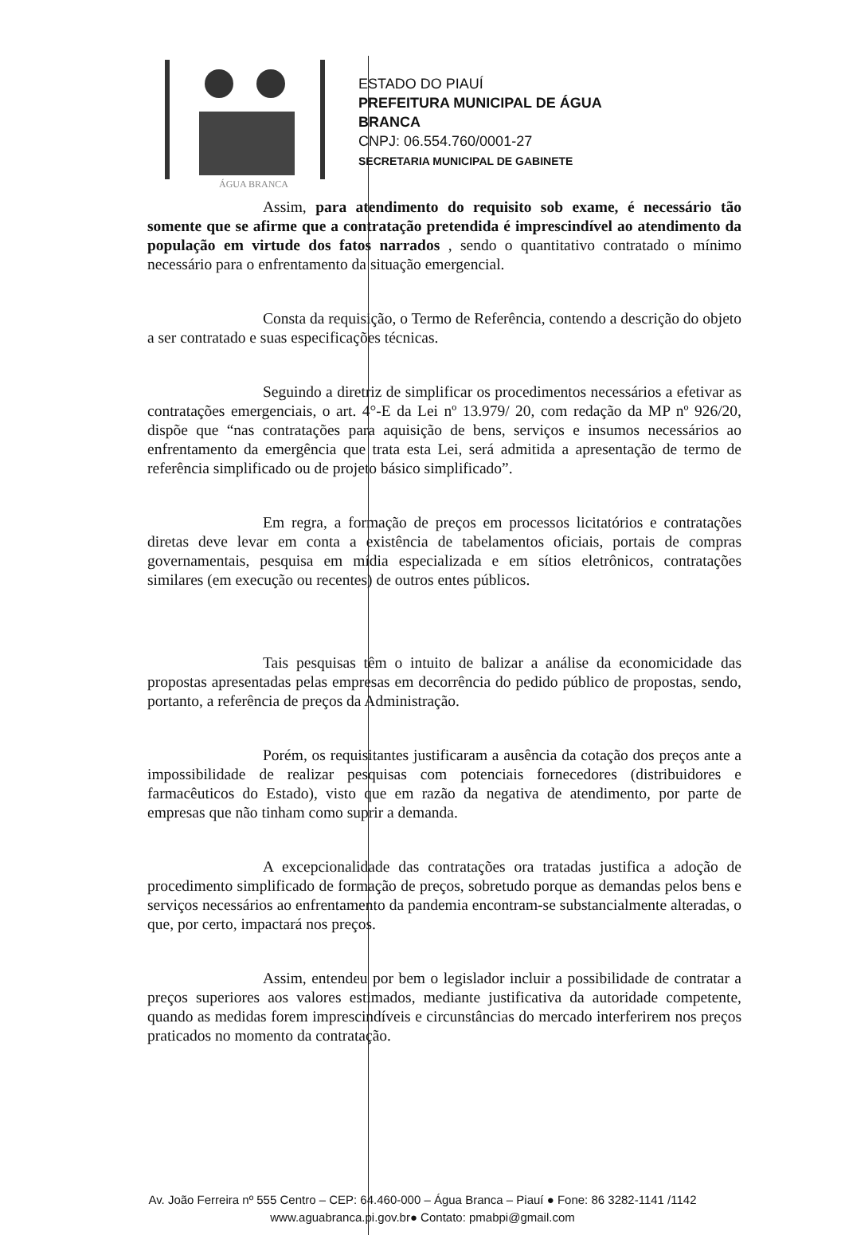ÁGUA BRANCA
ESTADO DO PIAUÍ
PREFEITURA MUNICIPAL DE ÁGUA
BRANCA
CNPJ: 06.554.760/0001-27
SECRETARIA MUNICIPAL DE GABINETE
Assim, para atendimento do requisito sob exame, é necessário tão somente que se afirme que a contratação pretendida é imprescindível ao atendimento da população em virtude dos fatos narrados , sendo o quantitativo contratado o mínimo necessário para o enfrentamento da situação emergencial.
Consta da requisição, o Termo de Referência, contendo a descrição do objeto a ser contratado e suas especificações técnicas.
Seguindo a diretriz de simplificar os procedimentos necessários a efetivar as contratações emergenciais, o art. 4°-E da Lei nº 13.979/ 20, com redação da MP nº 926/20, dispõe que “nas contratações para aquisição de bens, serviços e insumos necessários ao enfrentamento da emergência que trata esta Lei, será admitida a apresentação de termo de referência simplificado ou de projeto básico simplificado”.
Em regra, a formação de preços em processos licitatórios e contratações diretas deve levar em conta a existência de tabelamentos oficiais, portais de compras governamentais, pesquisa em mídia especializada e em sítios eletrônicos, contratações similares (em execução ou recentes) de outros entes públicos.
Tais pesquisas têm o intuito de balizar a análise da economicidade das propostas apresentadas pelas empresas em decorrência do pedido público de propostas, sendo, portanto, a referência de preços da Administração.
Porém, os requisitantes justificaram a ausência da cotação dos preços ante a impossibilidade de realizar pesquisas com potenciais fornecedores (distribuidores e farmacêuticos do Estado), visto que em razão da negativa de atendimento, por parte de empresas que não tinham como suprir a demanda.
A excepcionalidade das contratações ora tratadas justifica a adoção de procedimento simplificado de formação de preços, sobretudo porque as demandas pelos bens e serviços necessários ao enfrentamento da pandemia encontram-se substancialmente alteradas, o que, por certo, impactará nos preços.
Assim, entendeu por bem o legislador incluir a possibilidade de contratar a preços superiores aos valores estimados, mediante justificativa da autoridade competente, quando as medidas forem imprescindíveis e circunstâncias do mercado interferirem nos preços praticados no momento da contratação.
Av. João Ferreira nº 555 Centro – CEP: 64.460-000 – Água Branca – Piauí ● Fone: 86 3282-1141 /1142
www.aguabranca.pi.gov.br● Contato: pmabpi@gmail.com